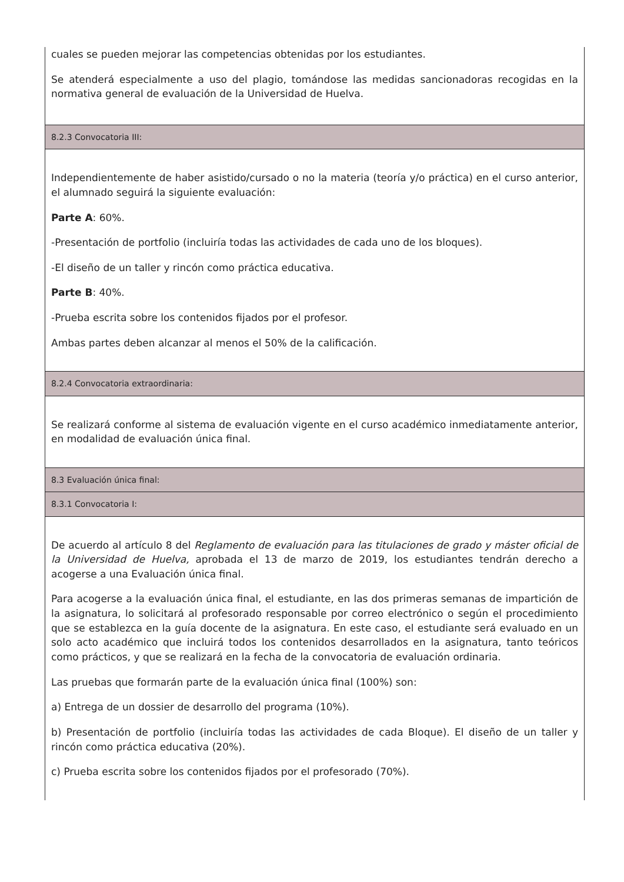| cuales se pueden mejorar las competencias obtenidas por los estudiantes. Se atenderá especialmente a uso del plagio, tomándose las medidas sancionadoras recogidas en la normativa general de evaluación de la Universidad de Huelva. |
| 8.2.3 Convocatoria III: |
| Independientemente de haber asistido/cursado o no la materia (teoría y/o práctica) en el curso anterior, el alumnado seguirá la siguiente evaluación: Parte A : 60%. -Presentación de portfolio (incluiría todas las actividades de cada uno de los bloques). -El diseño de un taller y rincón como práctica educativa. Parte B : 40%. -Prueba escrita sobre los contenidos fijados por el profesor. Ambas partes deben alcanzar al menos el 50% de la calificación. |
| 8.2.4 Convocatoria extraordinaria: |
| Se realizará conforme al sistema de evaluación vigente en el curso académico inmediatamente anterior, en modalidad de evaluación única final. |
| 8.3 Evaluación única final: |
| 8.3.1 Convocatoria I: |
| De acuerdo al artículo 8 del Reglamento de evaluación para las titulaciones de grado y máster oficial de la Universidad de Huelva, aprobada el 13 de marzo de 2019, los estudiantes tendrán derecho a acogerse a una Evaluación única final. Para acogerse a la evaluación única final, el estudiante, en las dos primeras semanas de impartición de la asignatura, lo solicitará al profesorado responsable por correo electrónico o según el procedimiento que se establezca en la guía docente de la asignatura. En este caso, el estudiante será evaluado en un solo acto académico que incluirá todos los contenidos desarrollados en la asignatura, tanto teóricos como prácticos, y que se realizará en la fecha de la convocatoria de evaluación ordinaria. Las pruebas que formarán parte de la evaluación única final (100%) son: a) Entrega de un dossier de desarrollo del programa (10%). b) Presentación de portfolio (incluiría todas las actividades de cada Bloque). El diseño de un taller y rincón como práctica educativa (20%). c) Prueba escrita sobre los contenidos fijados por el profesorado (70%). |